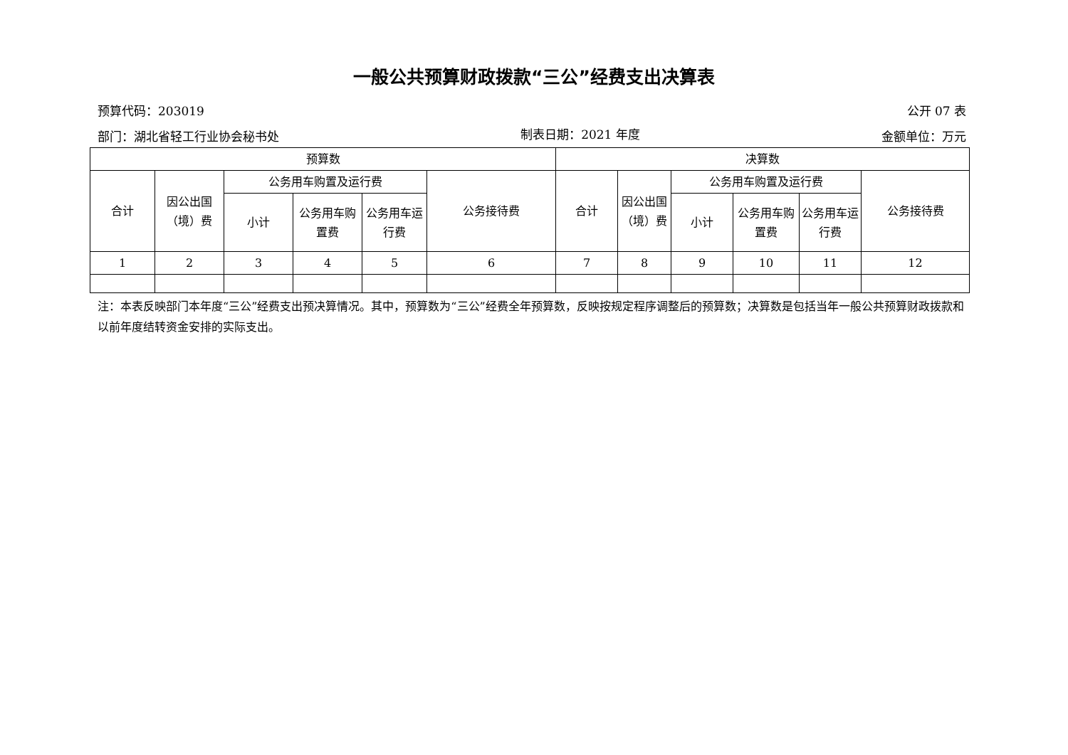一般公共预算财政拨款“三公”经费支出决算表
预算代码：203019 公开 07 表
部门：湖北省轻工行业协会秘书处 制表日期：2021 年度 金额单位：万元
| 预算数 | | | | | | 决算数 | | | | | |
| --- | --- | --- | --- | --- | --- | --- | --- | --- | --- | --- | --- |
| 合计 | 因公出国（境）费 | 公务用车购置及运行费 | | | 公务接待费 | 合计 | 因公出国（境）费 | 公务用车购置及运行费 | | | 公务接待费 |
| | | 小计 | 公务用车购置费 | 公务用车运行费 | | | | 小计 | 公务用车购置费 | 公务用车运行费 | |
| 1 | 2 | 3 | 4 | 5 | 6 | 7 | 8 | 9 | 10 | 11 | 12 |
注：本表反映部门本年度“三公”经费支出预决算情况。其中，预算数为“三公”经费全年预算数，反映按规定程序调整后的预算数；决算数是包括当年一般公共预算财政拨款和以前年度结转资金安排的实际支出。